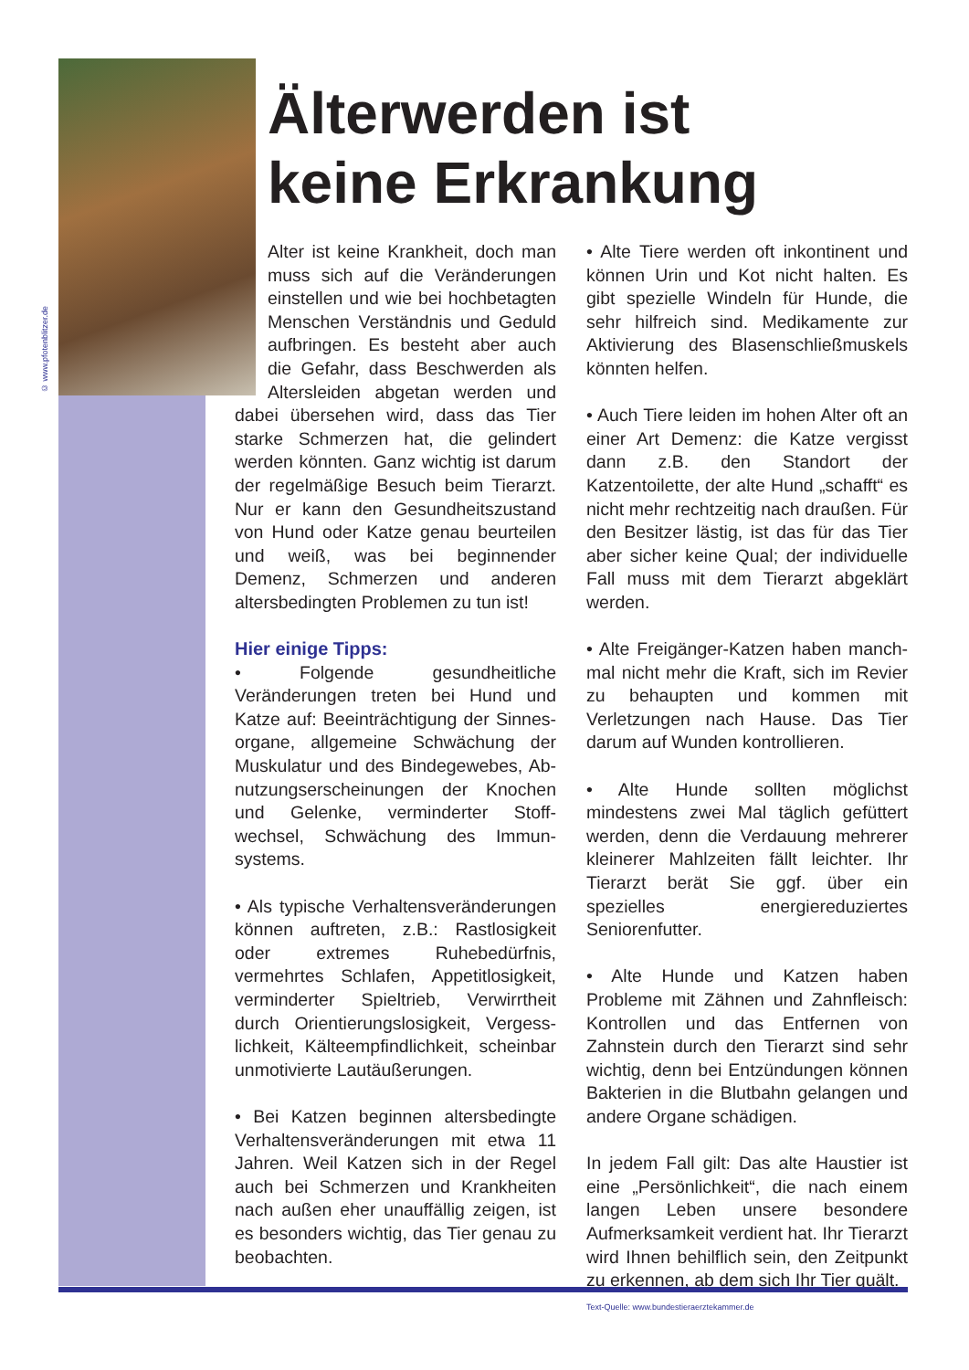© www.pfotenblitzer.de
Älterwerden ist
keine Erkrankung
Alter ist keine Krankheit, doch man muss sich auf die Veränderungen einstellen und wie bei hochbetagten Menschen Verständnis und Geduld aufbringen. Es besteht aber auch die Gefahr, dass Beschwerden als Altersleiden abgetan werden und dabei übersehen wird, dass das Tier starke Schmerzen hat, die gelindert werden könnten. Ganz wichtig ist darum der regelmäßige Besuch beim Tierarzt. Nur er kann den Gesundheitszustand von Hund oder Katze genau beurteilen und weiß, was bei beginnender Demenz, Schmerzen und anderen altersbedingten Problemen zu tun ist!
Hier einige Tipps:
• Folgende gesundheitliche Veränderungen treten bei Hund und Katze auf: Beeinträchtigung der Sinnes-organe, allgemeine Schwächung der Muskulatur und des Bindegewebes, Ab-nutzungserscheinungen der Knochen und Gelenke, verminderter Stoff-wechsel, Schwächung des Immun-systems.
• Als typische Verhaltensveränderungen können auftreten, z.B.: Rastlosigkeit oder extremes Ruhebedürfnis, vermehrtes Schlafen, Appetitlosigkeit, verminderter Spieltrieb, Verwirrtheit durch Orientierungslosigkeit, Vergess-lichkeit, Kälteempfindlichkeit, scheinbar unmotivierte Lautäußerungen.
• Bei Katzen beginnen altersbedingte Verhaltensveränderungen mit etwa 11 Jahren. Weil Katzen sich in der Regel auch bei Schmerzen und Krankheiten nach außen eher unauffällig zeigen, ist es besonders wichtig, das Tier genau zu beobachten.
• Alte Tiere werden oft inkontinent und können Urin und Kot nicht halten. Es gibt spezielle Windeln für Hunde, die sehr hilfreich sind. Medikamente zur Aktivierung des Blasenschließmuskels könnten helfen.
• Auch Tiere leiden im hohen Alter oft an einer Art Demenz: die Katze vergisst dann z.B. den Standort der Katzentoilette, der alte Hund „schafft“ es nicht mehr rechtzeitig nach draußen. Für den Besitzer lästig, ist das für das Tier aber sicher keine Qual; der individuelle Fall muss mit dem Tierarzt abgeklärt werden.
• Alte Freigänger-Katzen haben manch-mal nicht mehr die Kraft, sich im Revier zu behaupten und kommen mit Verletzungen nach Hause. Das Tier darum auf Wunden kontrollieren.
• Alte Hunde sollten möglichst mindestens zwei Mal täglich gefüttert werden, denn die Verdauung mehrerer kleinerer Mahlzeiten fällt leichter. Ihr Tierarzt berät Sie ggf. über ein spezielles energiereduziertes Seniorenfutter.
• Alte Hunde und Katzen haben Probleme mit Zähnen und Zahnfleisch: Kontrollen und das Entfernen von Zahnstein durch den Tierarzt sind sehr wichtig, denn bei Entzündungen können Bakterien in die Blutbahn gelangen und andere Organe schädigen.
In jedem Fall gilt: Das alte Haustier ist eine „Persönlichkeit“, die nach einem langen Leben unsere besondere Aufmerksamkeit verdient hat. Ihr Tierarzt wird Ihnen behilflich sein, den Zeitpunkt zu erkennen, ab dem sich Ihr Tier quält.
Text-Quelle: www.bundestieraerztekammer.de